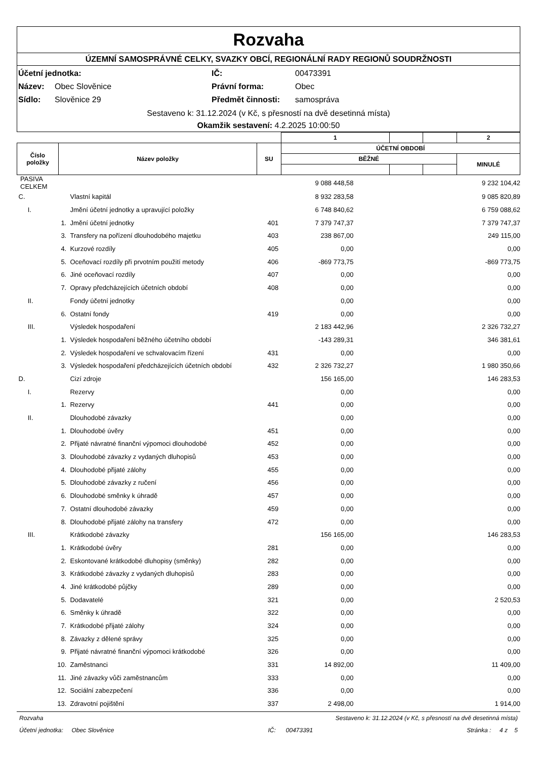Rozvaha
ÚZEMNÍ SAMOSPRÁVNÉ CELKY, SVAZKY OBCÍ, REGIONÁLNÍ RADY REGIONŮ SOUDRŽNOSTI
| Účetní jednotka: | | IČ: | 00473391 |
| Název: | Obec Slověnice | Právní forma: | Obec |
| Sídlo: | Slověnice 29 | Předmět činnosti: | samospráva |
Sestaveno k: 31.12.2024 (v Kč, s přesností na dvě desetinná místa)
Okamžik sestavení: 4.2.2025 10:00:50
| | | | 1 | | | 2 |
| Číslo položky | Název položky | SU | ÚČETNÍ OBDOBÍ | | | |
| | | | BĚŽNÉ | | | MINULÉ |
| PASIVA CELKEM | | | | 9 088 448,58 | 9 232 104,42 |
| C. | | Vlastní kapitál | | 8 932 283,58 | 9 085 820,89 |
| I. | | Jmění účetní jednotky a upravující položky | | 6 748 840,62 | 6 759 088,62 |
| | 1. | Jmění účetní jednotky | 401 | 7 379 747,37 | 7 379 747,37 |
| | 3. | Transfery na pořízení dlouhodobého majetku | 403 | 238 867,00 | 249 115,00 |
| | 4. | Kurzové rozdíly | 405 | 0,00 | 0,00 |
| | 5. | Oceňovací rozdíly při prvotním použití metody | 406 | -869 773,75 | -869 773,75 |
| | 6. | Jiné oceňovací rozdíly | 407 | 0,00 | 0,00 |
| | 7. | Opravy předcházejících účetních období | 408 | 0,00 | 0,00 |
| II. | | Fondy účetní jednotky | | 0,00 | 0,00 |
| | 6. | Ostatní fondy | 419 | 0,00 | 0,00 |
| III. | | Výsledek hospodaření | | 2 183 442,96 | 2 326 732,27 |
| | 1. | Výsledek hospodaření běžného účetního období | | -143 289,31 | 346 381,61 |
| | 2. | Výsledek hospodaření ve schvalovacím řízení | 431 | 0,00 | 0,00 |
| | 3. | Výsledek hospodaření předcházejících účetních období | 432 | 2 326 732,27 | 1 980 350,66 |
| D. | | Cizí zdroje | | 156 165,00 | 146 283,53 |
| I. | | Rezervy | | 0,00 | 0,00 |
| | 1. | Rezervy | 441 | 0,00 | 0,00 |
| II. | | Dlouhodobé závazky | | 0,00 | 0,00 |
| | 1. | Dlouhodobé úvěry | 451 | 0,00 | 0,00 |
| | 2. | Přijaté návratné finanční výpomoci dlouhodobé | 452 | 0,00 | 0,00 |
| | 3. | Dlouhodobé závazky z vydaných dluhopisů | 453 | 0,00 | 0,00 |
| | 4. | Dlouhodobé přijaté zálohy | 455 | 0,00 | 0,00 |
| | 5. | Dlouhodobé závazky z ručení | 456 | 0,00 | 0,00 |
| | 6. | Dlouhodobé směnky k úhradě | 457 | 0,00 | 0,00 |
| | 7. | Ostatní dlouhodobé závazky | 459 | 0,00 | 0,00 |
| | 8. | Dlouhodobé přijaté zálohy na transfery | 472 | 0,00 | 0,00 |
| III. | | Krátkodobé závazky | | 156 165,00 | 146 283,53 |
| | 1. | Krátkodobé úvěry | 281 | 0,00 | 0,00 |
| | 2. | Eskontované krátkodobé dluhopisy (směnky) | 282 | 0,00 | 0,00 |
| | 3. | Krátkodobé závazky z vydaných dluhopisů | 283 | 0,00 | 0,00 |
| | 4. | Jiné krátkodobé půjčky | 289 | 0,00 | 0,00 |
| | 5. | Dodavatelé | 321 | 0,00 | 2 520,53 |
| | 6. | Směnky k úhradě | 322 | 0,00 | 0,00 |
| | 7. | Krátkodobé přijaté zálohy | 324 | 0,00 | 0,00 |
| | 8. | Závazky z dělené správy | 325 | 0,00 | 0,00 |
| | 9. | Přijaté návratné finanční výpomoci krátkodobé | 326 | 0,00 | 0,00 |
| | 10. | Zaměstnanci | 331 | 14 892,00 | 11 409,00 |
| | 11. | Jiné závazky vůči zaměstnancům | 333 | 0,00 | 0,00 |
| | 12. | Sociální zabezpečení | 336 | 0,00 | 0,00 |
| | 13. | Zdravotní pojištění | 337 | 2 498,00 | 1 914,00 |
Rozvaha Sestaveno k: 31.12.2024 (v Kč, s přesností na dvě desetinná místa)
Účetní jednotka: Obec Slověnice IČ: 00473391 Stránka : 4 z 5